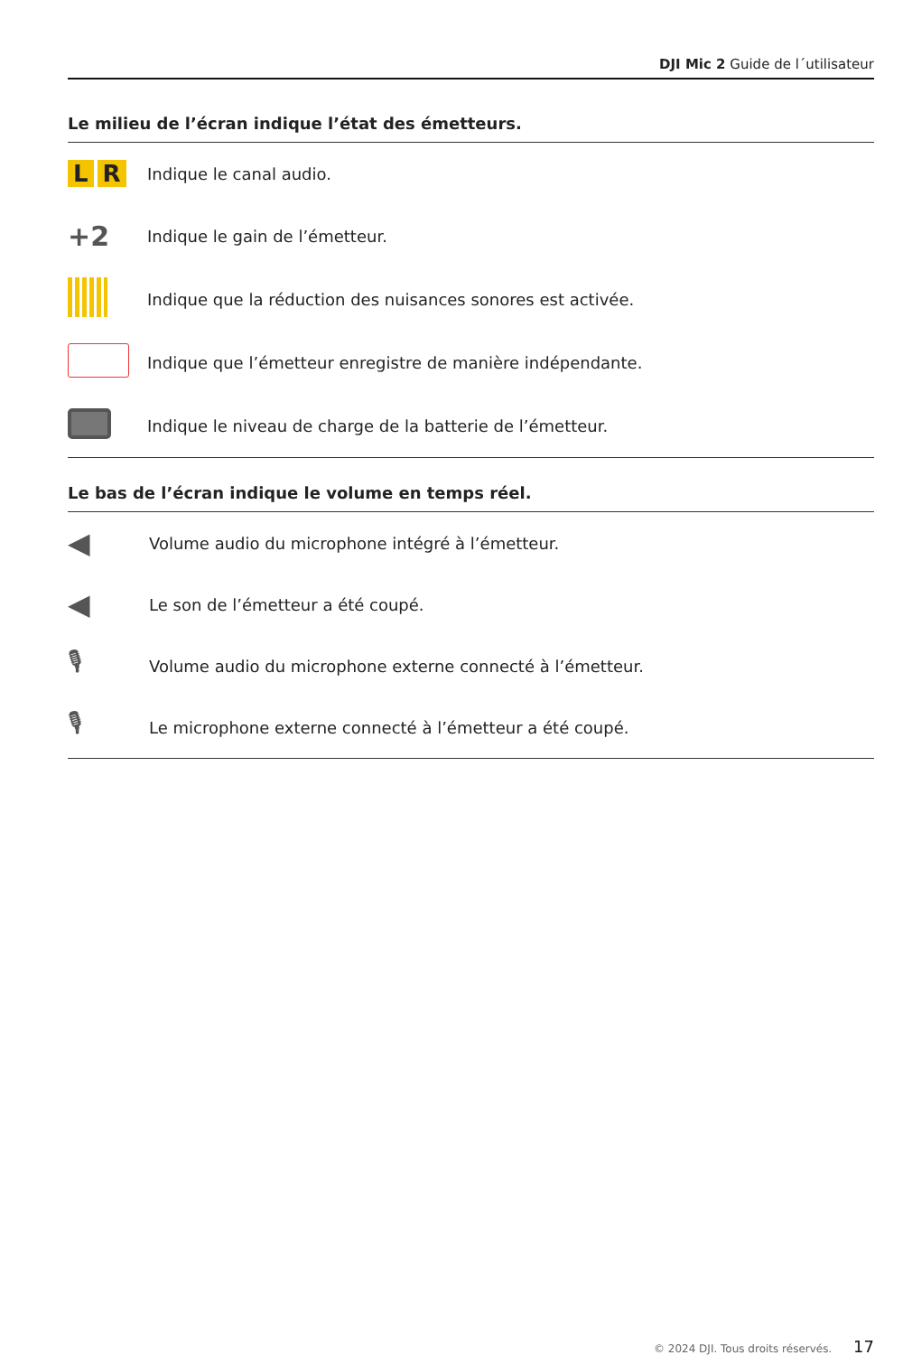DJI Mic 2 Guide de l´utilisateur
Le milieu de l’écran indique l’état des émetteurs.
L R
Indique le canal audio.
+2
Indique le gain de l’émetteur.
Indique que la réduction des nuisances sonores est activée.
Indique que l’émetteur enregistre de manière indépendante.
Indique le niveau de charge de la batterie de l’émetteur.
Le bas de l’écran indique le volume en temps réel.
◀
Volume audio du microphone intégré à l’émetteur.
◀
Le son de l’émetteur a été coupé.
🎙
Volume audio du microphone externe connecté à l’émetteur.
🎙
Le microphone externe connecté à l’émetteur a été coupé.
© 2024 DJI. Tous droits réservés. 17